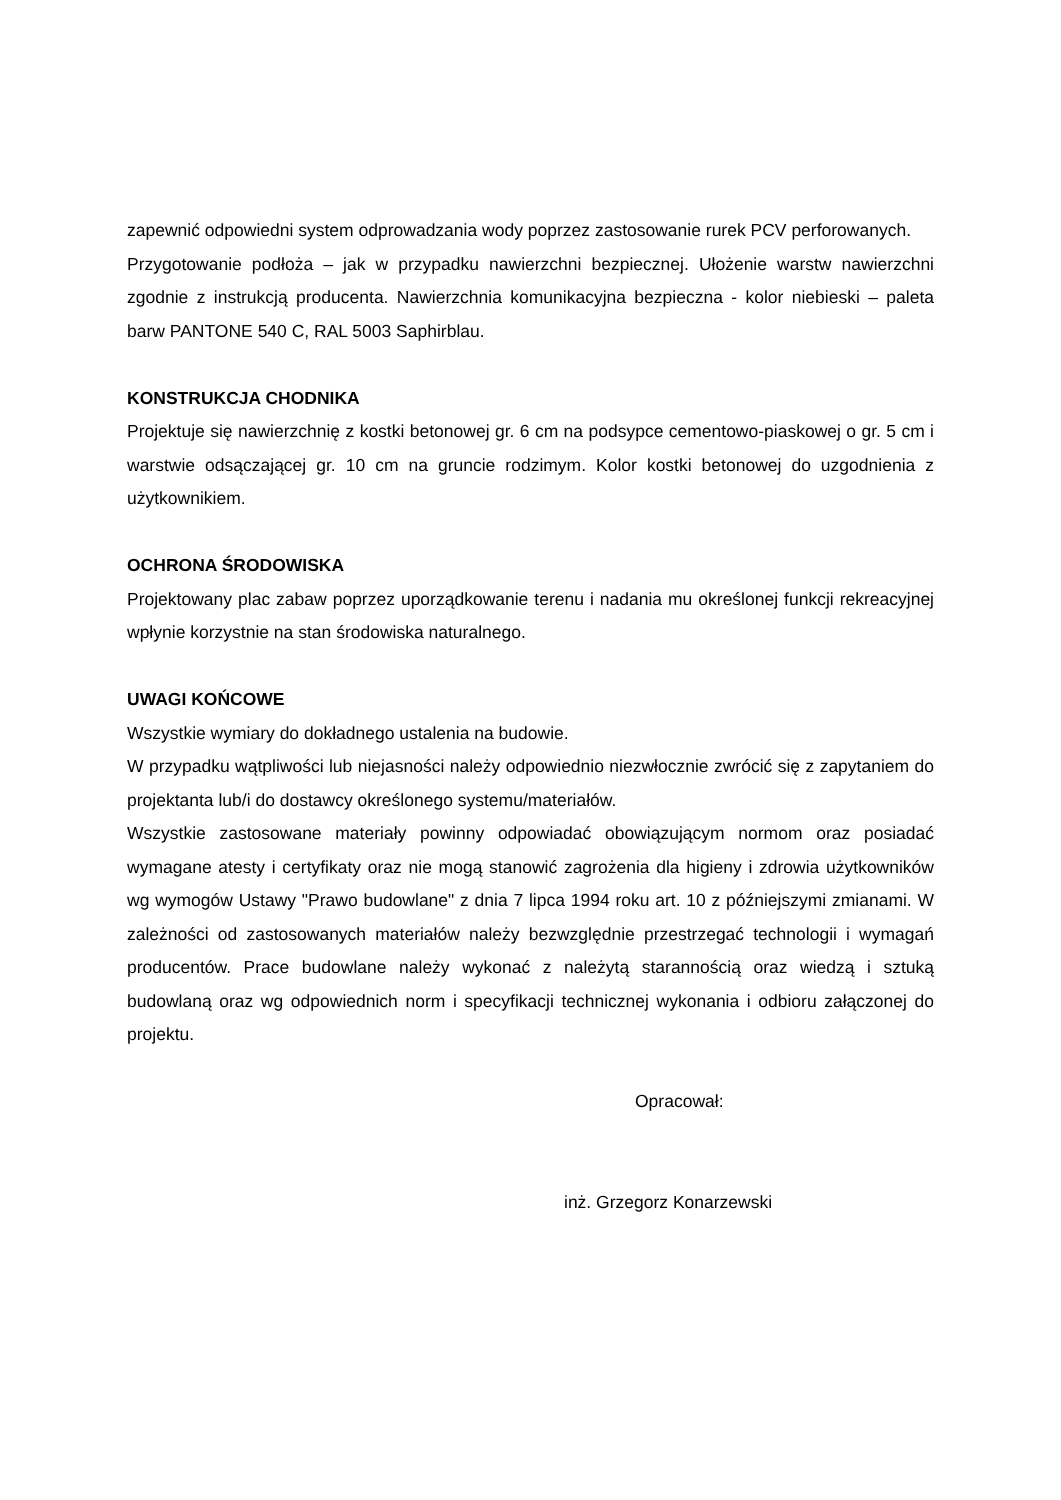zapewnić odpowiedni system odprowadzania wody poprzez zastosowanie rurek PCV perforowanych.
Przygotowanie podłoża – jak w przypadku nawierzchni bezpiecznej. Ułożenie warstw nawierzchni zgodnie z instrukcją producenta. Nawierzchnia komunikacyjna bezpieczna - kolor niebieski – paleta barw PANTONE 540 C, RAL 5003 Saphirblau.
KONSTRUKCJA CHODNIKA
Projektuje się nawierzchnię z kostki betonowej gr. 6 cm na podsypce cementowo-piaskowej o gr. 5 cm i warstwie odsączającej gr. 10 cm na gruncie rodzimym. Kolor kostki betonowej do uzgodnienia z użytkownikiem.
OCHRONA ŚRODOWISKA
Projektowany plac zabaw poprzez uporządkowanie terenu i nadania mu określonej funkcji rekreacyjnej wpłynie korzystnie na stan środowiska naturalnego.
UWAGI KOŃCOWE
Wszystkie wymiary do dokładnego ustalenia na budowie.
W przypadku wątpliwości lub niejasności należy odpowiednio niezwłocznie zwrócić się z zapytaniem do projektanta lub/i do dostawcy określonego systemu/materiałów.
Wszystkie zastosowane materiały powinny odpowiadać obowiązującym normom oraz posiadać wymagane atesty i certyfikaty oraz nie mogą stanowić zagrożenia dla higieny i zdrowia użytkowników wg wymogów Ustawy "Prawo budowlane" z dnia 7 lipca 1994 roku art. 10 z późniejszymi zmianami. W zależności od zastosowanych materiałów należy bezwzględnie przestrzegać technologii i wymagań producentów. Prace budowlane należy wykonać z należytą starannością oraz wiedzą i sztuką budowlaną oraz wg odpowiednich norm i specyfikacji technicznej wykonania i odbioru załączonej do projektu.
Opracował:
inż. Grzegorz Konarzewski